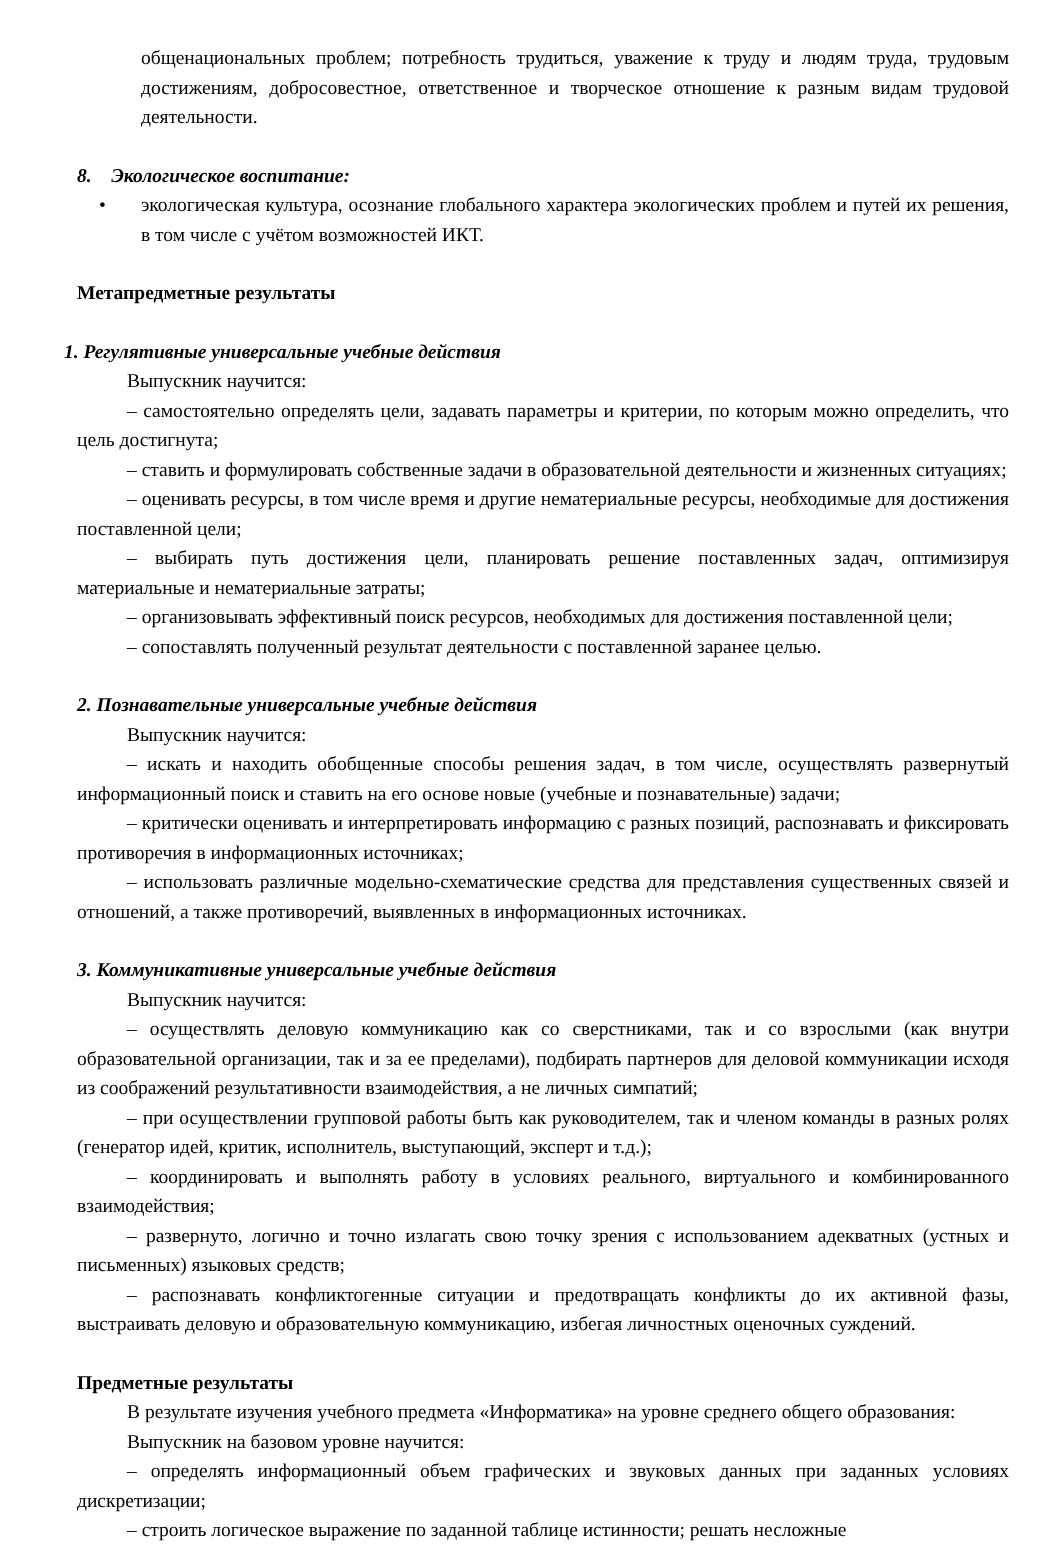общенациональных проблем; потребность трудиться, уважение к труду и людям труда, трудовым достижениям, добросовестное, ответственное и творческое отношение к разным видам трудовой деятельности.
8. Экологическое воспитание:
• экологическая культура, осознание глобального характера экологических проблем и путей их решения, в том числе с учётом возможностей ИКТ.
Метапредметные результаты
1. Регулятивные универсальные учебные действия
Выпускник научится:
– самостоятельно определять цели, задавать параметры и критерии, по которым можно определить, что цель достигнута;
– ставить и формулировать собственные задачи в образовательной деятельности и жизненных ситуациях;
– оценивать ресурсы, в том числе время и другие нематериальные ресурсы, необходимые для достижения поставленной цели;
– выбирать путь достижения цели, планировать решение поставленных задач, оптимизируя материальные и нематериальные затраты;
– организовывать эффективный поиск ресурсов, необходимых для достижения поставленной цели;
– сопоставлять полученный результат деятельности с поставленной заранее целью.
2. Познавательные универсальные учебные действия
Выпускник научится:
– искать и находить обобщенные способы решения задач, в том числе, осуществлять развернутый информационный поиск и ставить на его основе новые (учебные и познавательные) задачи;
– критически оценивать и интерпретировать информацию с разных позиций, распознавать и фиксировать противоречия в информационных источниках;
– использовать различные модельно-схематические средства для представления существенных связей и отношений, а также противоречий, выявленных в информационных источниках.
3. Коммуникативные универсальные учебные действия
Выпускник научится:
– осуществлять деловую коммуникацию как со сверстниками, так и со взрослыми (как внутри образовательной организации, так и за ее пределами), подбирать партнеров для деловой коммуникации исходя из соображений результативности взаимодействия, а не личных симпатий;
– при осуществлении групповой работы быть как руководителем, так и членом команды в разных ролях (генератор идей, критик, исполнитель, выступающий, эксперт и т.д.);
– координировать и выполнять работу в условиях реального, виртуального и комбинированного взаимодействия;
– развернуто, логично и точно излагать свою точку зрения с использованием адекватных (устных и письменных) языковых средств;
– распознавать конфликтогенные ситуации и предотвращать конфликты до их активной фазы, выстраивать деловую и образовательную коммуникацию, избегая личностных оценочных суждений.
Предметные результаты
В результате изучения учебного предмета «Информатика» на уровне среднего общего образования:
Выпускник на базовом уровне научится:
– определять информационный объем графических и звуковых данных при заданных условиях дискретизации;
– строить логическое выражение по заданной таблице истинности; решать несложные